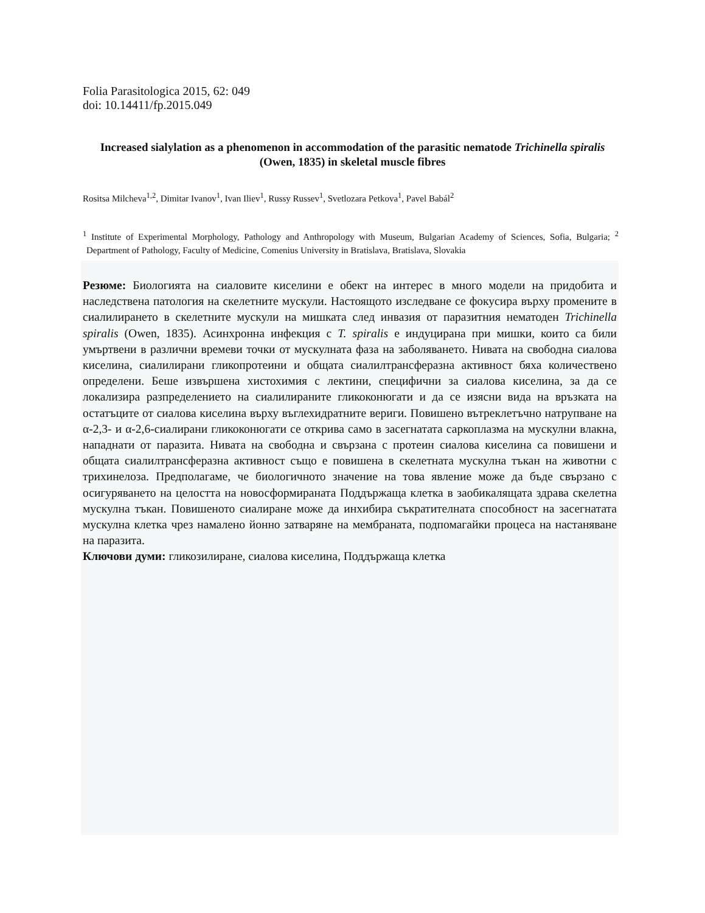Folia Parasitologica 2015, 62: 049
doi: 10.14411/fp.2015.049
Increased sialylation as a phenomenon in accommodation of the parasitic nematode Trichinella spiralis (Owen, 1835) in skeletal muscle fibres
Rositsa Milcheva<sup>1,2</sup>, Dimitar Ivanov<sup>1</sup>, Ivan Iliev<sup>1</sup>, Russy Russev<sup>1</sup>, Svetlozara Petkova<sup>1</sup>, Pavel Babál<sup>2</sup>
<sup>1</sup> Institute of Experimental Morphology, Pathology and Anthropology with Museum, Bulgarian Academy of Sciences, Sofia, Bulgaria; <sup>2</sup> Department of Pathology, Faculty of Medicine, Comenius University in Bratislava, Bratislava, Slovakia
Резюме: Биологията на сиаловите киселини е обект на интерес в много модели на придобита и наследствена патология на скелетните мускули. Настоящото изследване се фокусира върху промените в сиалилирането в скелетните мускули на мишката след инвазия от паразитния нематоден Trichinella spiralis (Owen, 1835). Асинхронна инфекция с T. spiralis е индуцирана при мишки, които са били умъртвени в различни времеви точки от мускулната фаза на заболяването. Нивата на свободна сиалова киселина, сиалилирани гликопротеини и общата сиалилтрансферазна активност бяха количествено определени. Беше извършена хистохимия с лектини, специфични за сиалова киселина, за да се локализира разпределението на сиалилираните гликоконюгати и да се изясни вида на връзката на остатъците от сиалова киселина върху въглехидратните вериги. Повишено вътреклетъчно натрупване на α-2,3- и α-2,6-сиалирани гликоконюгати се открива само в засегнатата саркоплазма на мускулни влакна, нападнати от паразита. Нивата на свободна и свързана с протеин сиалова киселина са повишени и общата сиалилтрансферазна активност също е повишена в скелетната мускулна тъкан на животни с трихинелоза. Предполагаме, че биологичното значение на това явление може да бъде свързано с осигуряването на целостта на новосформираната Поддържаща клетка в заобикалящата здрава скелетна мускулна тъкан. Повишеното сиалиране може да инхибира съкратителната способност на засегнатата мускулна клетка чрез намалено йонно затваряне на мембраната, подпомагайки процеса на настаняване на паразита.
Ключови думи: гликозилиране, сиалова киселина, Поддържаща клетка